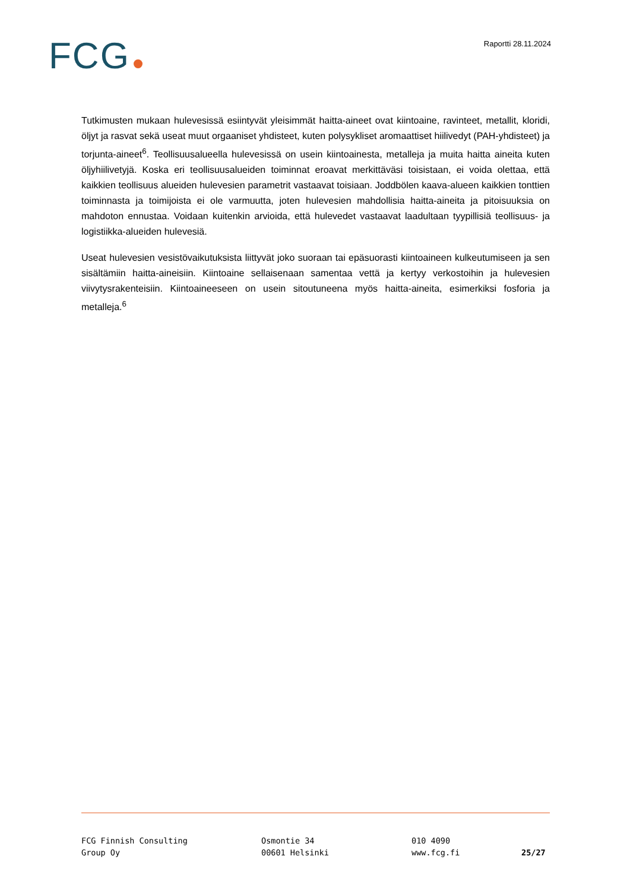FCG Raportti 28.11.2024
Tutkimusten mukaan hulevesissä esiintyvät yleisimmät haitta-aineet ovat kiintoaine, ravinteet, metallit, kloridi, öljyt ja rasvat sekä useat muut orgaaniset yhdisteet, kuten polysykliset aromaattiset hiilivedyt (PAH-yhdisteet) ja torjunta-aineet<sup>6</sup>. Teollisuusalueella hulevesissä on usein kiintoainesta, metalleja ja muita haitta aineita kuten öljyhiilivetyjä. Koska eri teollisuusalueiden toiminnat eroavat merkittäväsi toisistaan, ei voida olettaa, että kaikkien teollisuus alueiden hulevesien parametrit vastaavat toisiaan. Joddbölen kaava-alueen kaikkien tonttien toiminnasta ja toimijoista ei ole varmuutta, joten hulevesien mahdollisia haitta-aineita ja pitoisuuksia on mahdoton ennustaa. Voidaan kuitenkin arvioida, että hulevedet vastaavat laadultaan tyypillisiä teollisuus- ja logistiikka-alueiden hulevesiä.
Useat hulevesien vesistövaikutuksista liittyvät joko suoraan tai epäsuorasti kiintoaineen kulkeutumiseen ja sen sisältämiin haitta-aineisiin. Kiintoaine sellaisenaan samentaa vettä ja kertyy verkostoihin ja hulevesien viivytysrakenteisiin. Kiintoaineeseen on usein sitoutuneena myös haitta-aineita, esimerkiksi fosforia ja metalleja.<sup>6</sup>
FCG Finnish Consulting
Group Oy
Osmontie 34
00601 Helsinki
010 4090
www.fcg.fi
25/27